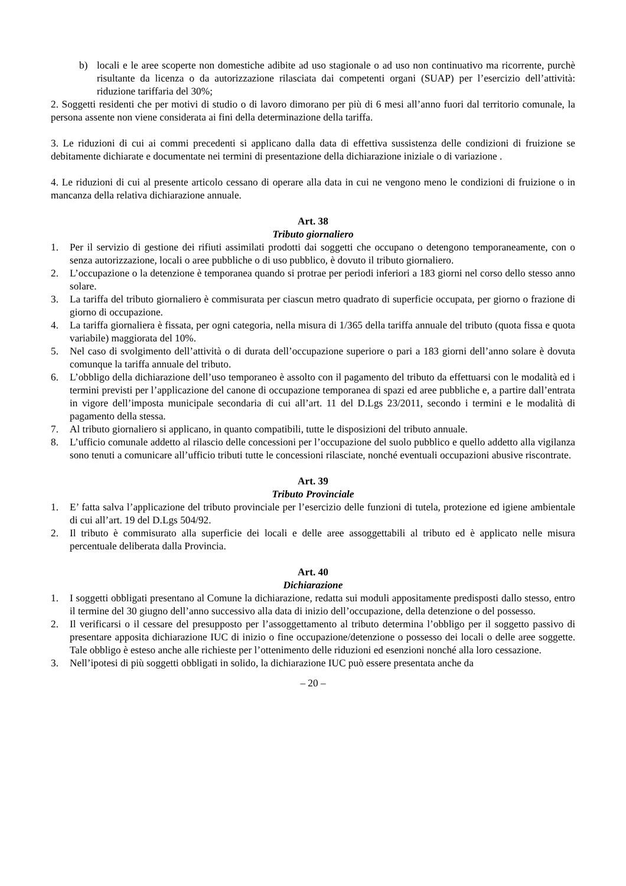b) locali e le aree scoperte non domestiche adibite ad uso stagionale o ad uso non continuativo ma ricorrente, purchè risultante da licenza o da autorizzazione rilasciata dai competenti organi (SUAP) per l’esercizio dell’attività: riduzione tariffaria del 30%;
2. Soggetti residenti che per motivi di studio o di lavoro dimorano per più di 6 mesi all’anno fuori dal territorio comunale, la persona assente non viene considerata ai fini della determinazione della tariffa.
3. Le riduzioni di cui ai commi precedenti si applicano dalla data di effettiva sussistenza delle condizioni di fruizione se debitamente dichiarate e documentate nei termini di presentazione della dichiarazione iniziale o di variazione .
4. Le riduzioni di cui al presente articolo cessano di operare alla data in cui ne vengono meno le condizioni di fruizione o in mancanza della relativa dichiarazione annuale.
Art. 38
Tributo giornaliero
1. Per il servizio di gestione dei rifiuti assimilati prodotti dai soggetti che occupano o detengono temporaneamente, con o senza autorizzazione, locali o aree pubbliche o di uso pubblico, è dovuto il tributo giornaliero.
2. L’occupazione o la detenzione è temporanea quando si protrae per periodi inferiori a 183 giorni nel corso dello stesso anno solare.
3. La tariffa del tributo giornaliero è commisurata per ciascun metro quadrato di superficie occupata, per giorno o frazione di giorno di occupazione.
4. La tariffa giornaliera è fissata, per ogni categoria, nella misura di 1/365 della tariffa annuale del tributo (quota fissa e quota variabile) maggiorata del 10%.
5. Nel caso di svolgimento dell’attività o di durata dell’occupazione superiore o pari a 183 giorni dell’anno solare è dovuta comunque la tariffa annuale del tributo.
6. L’obbligo della dichiarazione dell’uso temporaneo è assolto con il pagamento del tributo da effettuarsi con le modalità ed i termini previsti per l’applicazione del canone di occupazione temporanea di spazi ed aree pubbliche e, a partire dall’entrata in vigore dell’imposta municipale secondaria di cui all’art. 11 del D.Lgs 23/2011, secondo i termini e le modalità di pagamento della stessa.
7. Al tributo giornaliero si applicano, in quanto compatibili, tutte le disposizioni del tributo annuale.
8. L’ufficio comunale addetto al rilascio delle concessioni per l’occupazione del suolo pubblico e quello addetto alla vigilanza sono tenuti a comunicare all’ufficio tributi tutte le concessioni rilasciate, nonché eventuali occupazioni abusive riscontrate.
Art. 39
Tributo Provinciale
1. E’ fatta salva l’applicazione del tributo provinciale per l’esercizio delle funzioni di tutela, protezione ed igiene ambientale di cui all’art. 19 del D.Lgs 504/92.
2. Il tributo è commisurato alla superficie dei locali e delle aree assoggettabili al tributo ed è applicato nelle misura percentuale deliberata dalla Provincia.
Art. 40
Dichiarazione
1. I soggetti obbligati presentano al Comune la dichiarazione, redatta sui moduli appositamente predisposti dallo stesso, entro il termine del 30 giugno dell’anno successivo alla data di inizio dell’occupazione, della detenzione o del possesso.
2. Il verificarsi o il cessare del presupposto per l’assoggettamento al tributo determina l’obbligo per il soggetto passivo di presentare apposita dichiarazione IUC di inizio o fine occupazione/detenzione o possesso dei locali o delle aree soggette. Tale obbligo è esteso anche alle richieste per l’ottenimento delle riduzioni ed esenzioni nonché alla loro cessazione.
3. Nell’ipotesi di più soggetti obbligati in solido, la dichiarazione IUC può essere presentata anche da
– 20 –